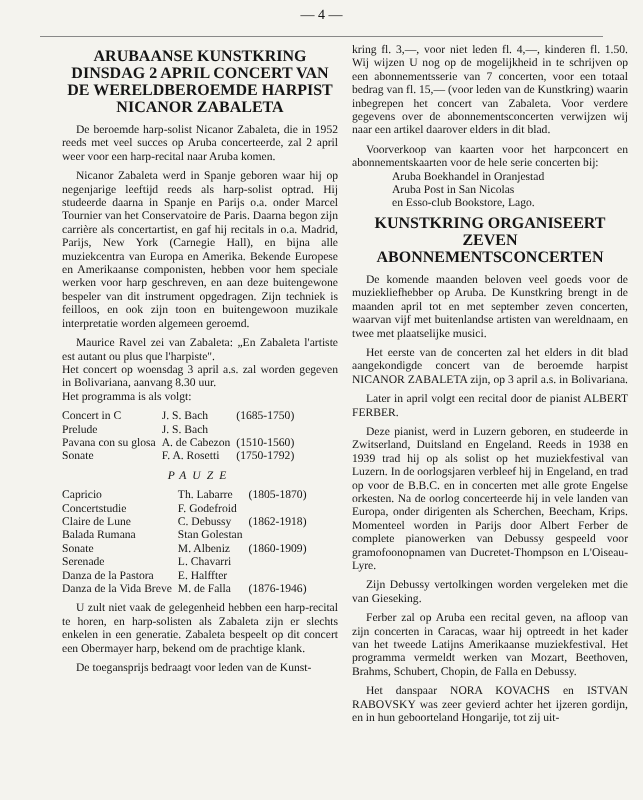— 4 —
ARUBAANSE KUNSTKRING DINSDAG 2 APRIL CONCERT VAN DE WERELDBEROEMDE HARPIST NICANOR ZABALETA
De beroemde harp-solist Nicanor Zabaleta, die in 1952 reeds met veel succes op Aruba concerteerde, zal 2 april weer voor een harp-recital naar Aruba komen.
Nicanor Zabaleta werd in Spanje geboren waar hij op negenjarige leeftijd reeds als harp-solist optrad. Hij studeerde daarna in Spanje en Parijs o.a. onder Marcel Tournier van het Conservatoire de Paris. Daarna begon zijn carrière als concertartist, en gaf hij recitals in o.a. Madrid, Parijs, New York (Carnegie Hall), en bijna alle muziekcentra van Europa en Amerika. Bekende Europese en Amerikaanse componisten, hebben voor hem speciale werken voor harp geschreven, en aan deze buitengewone bespeler van dit instrument opgedragen. Zijn techniek is feilloos, en ook zijn toon en buitengewoon muzikale interpretatie worden algemeen geroemd.
Maurice Ravel zei van Zabaleta: „En Zabaleta l'artiste est autant ou plus que l'harpiste".
Het concert op woensdag 3 april a.s. zal worden gegeven in Bolivariana, aanvang 8.30 uur.
Het programma is als volgt:
| Concert in C | J. S. Bach | (1685-1750) |
| Prelude | J. S. Bach | |
| Pavana con su glosa | A. de Cabezon | (1510-1560) |
| Sonate | F. A. Rosetti | (1750-1792) |
PAUZE
| Capricio | Th. Labarre | (1805-1870) |
| Concertstudie | F. Godefroid | |
| Claire de Lune | C. Debussy | (1862-1918) |
| Balada Rumana | Stan Golestan | |
| Sonate | M. Albeniz | (1860-1909) |
| Serenade | L. Chavarri | |
| Danza de la Pastora | E. Halffter | |
| Danza de la Vida Breve | M. de Falla | (1876-1946) |
U zult niet vaak de gelegenheid hebben een harp-recital te horen, en harp-solisten als Zabaleta zijn er slechts enkelen in een generatie. Zabaleta bespeelt op dit concert een Obermayer harp, bekend om de prachtige klank.
De toegansprijs bedraagt voor leden van de Kunst-
kring fl. 3,—, voor niet leden fl. 4,—, kinderen fl. 1.50. Wij wijzen U nog op de mogelijkheid in te schrijven op een abonnementsserie van 7 concerten, voor een totaal bedrag van fl. 15,— (voor leden van de Kunstkring) waarin inbegrepen het concert van Zabaleta. Voor verdere gegevens over de abonnementsconcerten verwijzen wij naar een artikel daarover elders in dit blad.
Voorverkoop van kaarten voor het harpconcert en abonnementskaarten voor de hele serie concerten bij:
Aruba Boekhandel in Oranjestad
Aruba Post in San Nicolas
en Esso-club Bookstore, Lago.
KUNSTKRING ORGANISEERT ZEVEN ABONNEMENTSCONCERTEN
De komende maanden beloven veel goeds voor de muziekliefhebber op Aruba. De Kunstkring brengt in de maanden april tot en met september zeven concerten, waarvan vijf met buitenlandse artisten van wereldnaam, en twee met plaatselijke musici.
Het eerste van de concerten zal het elders in dit blad aangekondigde concert van de beroemde harpist NICANOR ZABALETA zijn, op 3 april a.s. in Bolivariana.
Later in april volgt een recital door de pianist ALBERT FERBER.
Deze pianist, werd in Luzern geboren, en studeerde in Zwitserland, Duitsland en Engeland. Reeds in 1938 en 1939 trad hij op als solist op het muziekfestival van Luzern. In de oorlogsjaren verbleef hij in Engeland, en trad op voor de B.B.C. en in concerten met alle grote Engelse orkesten. Na de oorlog concerteerde hij in vele landen van Europa, onder dirigenten als Scherchen, Beecham, Krips. Momenteel worden in Parijs door Albert Ferber de complete pianowerken van Debussy gespeeld voor gramofoonopnamen van Ducretet-Thompson en L'Oiseau-Lyre.
Zijn Debussy vertolkingen worden vergeleken met die van Gieseking.
Ferber zal op Aruba een recital geven, na afloop van zijn concerten in Caracas, waar hij optreedt in het kader van het tweede Latijns Amerikaanse muziekfestival. Het programma vermeldt werken van Mozart, Beethoven, Brahms, Schubert, Chopin, de Falla en Debussy.
Het danspaar NORA KOVACHS en ISTVAN RABOVSKY was zeer gevierd achter het ijzeren gordijn, en in hun geboorteland Hongarije, tot zij uit-